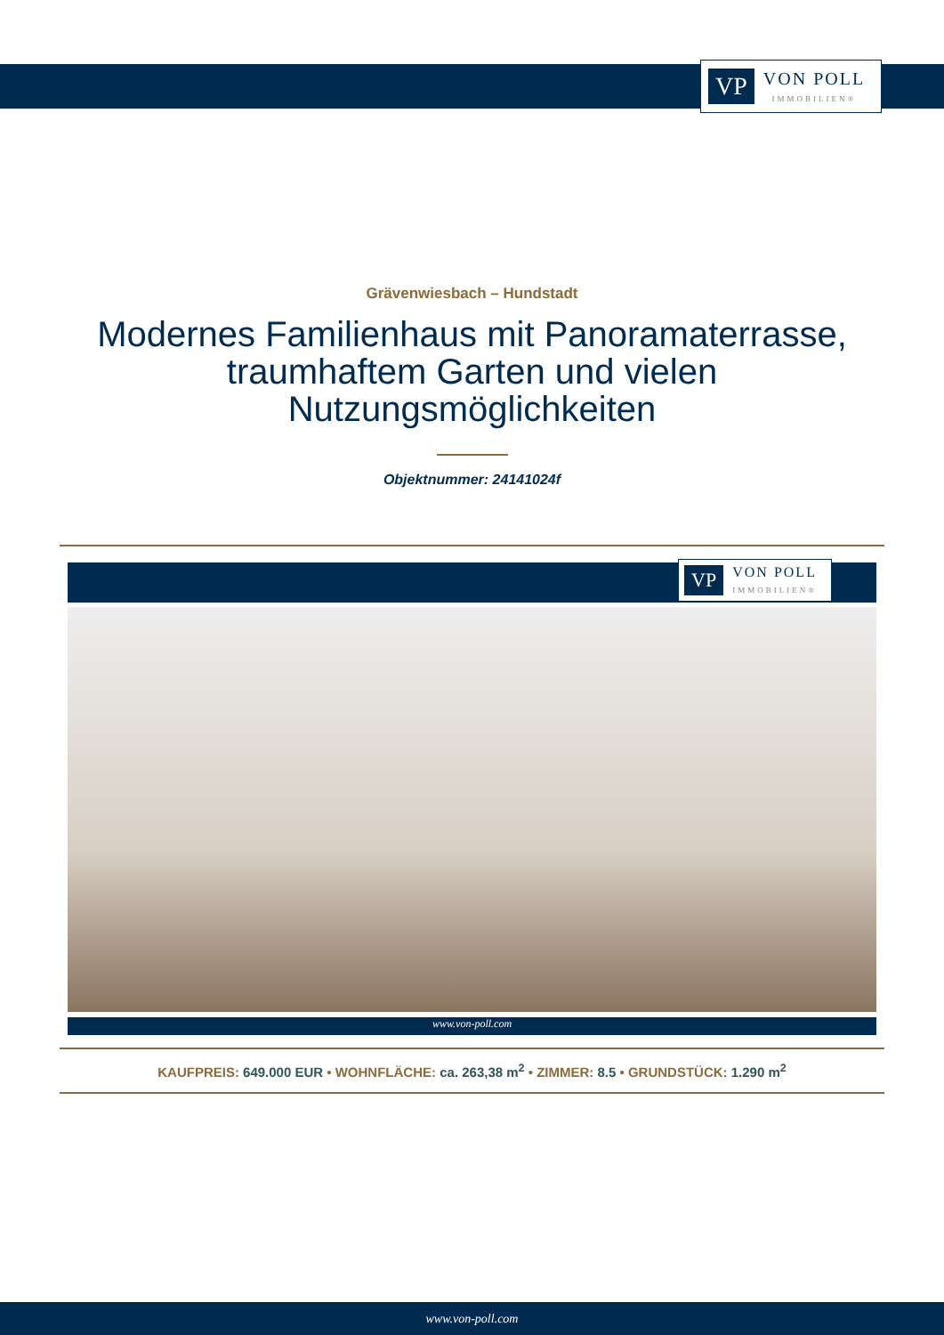VP VON POLL
IMMOBILIEN®
Grävenwiesbach – Hundstadt
Modernes Familienhaus mit Panoramaterrasse, traumhaftem Garten und vielen Nutzungsmöglichkeiten
Objektnummer: 24141024f
VP VON POLL
IMMOBILIEN®
www.von-poll.com
KAUFPREIS: 649.000 EUR • WOHNFLÄCHE: ca. 263,38 m<sup>2</sup> • ZIMMER: 8.5 • GRUNDSTÜCK: 1.290 m<sup>2</sup>
www.von-poll.com